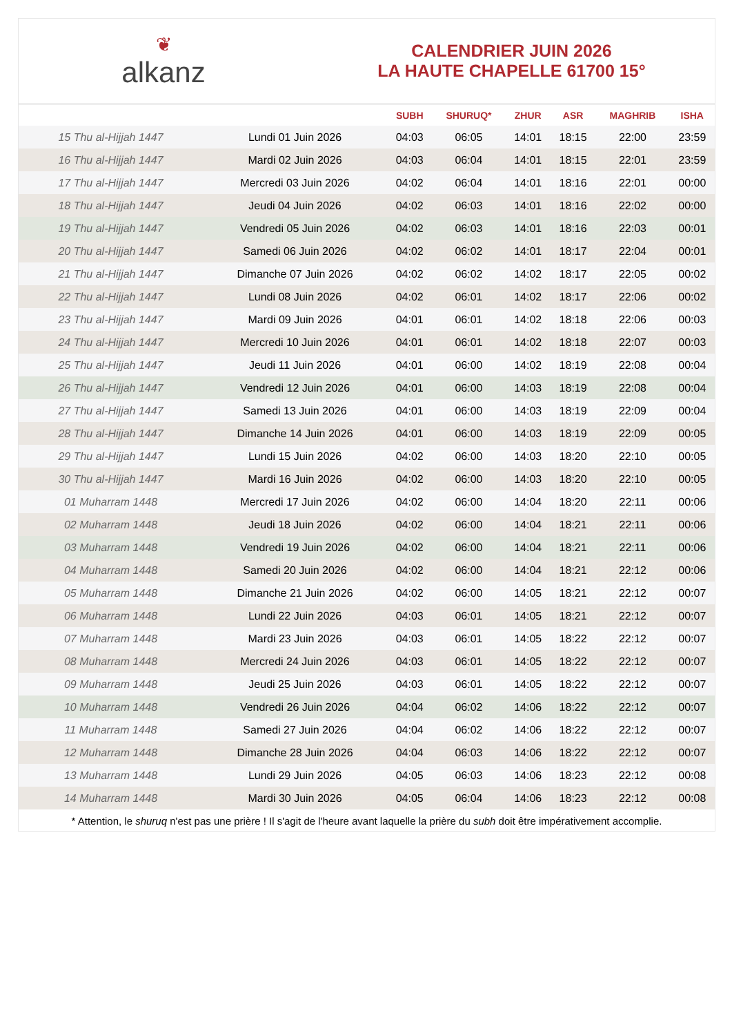❦
alkanz
CALENDRIER JUIN 2026
LA HAUTE CHAPELLE 61700 15°
| | | SUBH | SHURUQ* | ZHUR | ASR | MAGHRIB | ISHA |
| --- | --- | --- | --- | --- | --- | --- | --- |
| 15 Thu al-Hijjah 1447 | Lundi 01 Juin 2026 | 04:03 | 06:05 | 14:01 | 18:15 | 22:00 | 23:59 |
| 16 Thu al-Hijjah 1447 | Mardi 02 Juin 2026 | 04:03 | 06:04 | 14:01 | 18:15 | 22:01 | 23:59 |
| 17 Thu al-Hijjah 1447 | Mercredi 03 Juin 2026 | 04:02 | 06:04 | 14:01 | 18:16 | 22:01 | 00:00 |
| 18 Thu al-Hijjah 1447 | Jeudi 04 Juin 2026 | 04:02 | 06:03 | 14:01 | 18:16 | 22:02 | 00:00 |
| 19 Thu al-Hijjah 1447 | Vendredi 05 Juin 2026 | 04:02 | 06:03 | 14:01 | 18:16 | 22:03 | 00:01 |
| 20 Thu al-Hijjah 1447 | Samedi 06 Juin 2026 | 04:02 | 06:02 | 14:01 | 18:17 | 22:04 | 00:01 |
| 21 Thu al-Hijjah 1447 | Dimanche 07 Juin 2026 | 04:02 | 06:02 | 14:02 | 18:17 | 22:05 | 00:02 |
| 22 Thu al-Hijjah 1447 | Lundi 08 Juin 2026 | 04:02 | 06:01 | 14:02 | 18:17 | 22:06 | 00:02 |
| 23 Thu al-Hijjah 1447 | Mardi 09 Juin 2026 | 04:01 | 06:01 | 14:02 | 18:18 | 22:06 | 00:03 |
| 24 Thu al-Hijjah 1447 | Mercredi 10 Juin 2026 | 04:01 | 06:01 | 14:02 | 18:18 | 22:07 | 00:03 |
| 25 Thu al-Hijjah 1447 | Jeudi 11 Juin 2026 | 04:01 | 06:00 | 14:02 | 18:19 | 22:08 | 00:04 |
| 26 Thu al-Hijjah 1447 | Vendredi 12 Juin 2026 | 04:01 | 06:00 | 14:03 | 18:19 | 22:08 | 00:04 |
| 27 Thu al-Hijjah 1447 | Samedi 13 Juin 2026 | 04:01 | 06:00 | 14:03 | 18:19 | 22:09 | 00:04 |
| 28 Thu al-Hijjah 1447 | Dimanche 14 Juin 2026 | 04:01 | 06:00 | 14:03 | 18:19 | 22:09 | 00:05 |
| 29 Thu al-Hijjah 1447 | Lundi 15 Juin 2026 | 04:02 | 06:00 | 14:03 | 18:20 | 22:10 | 00:05 |
| 30 Thu al-Hijjah 1447 | Mardi 16 Juin 2026 | 04:02 | 06:00 | 14:03 | 18:20 | 22:10 | 00:05 |
| 01 Muharram 1448 | Mercredi 17 Juin 2026 | 04:02 | 06:00 | 14:04 | 18:20 | 22:11 | 00:06 |
| 02 Muharram 1448 | Jeudi 18 Juin 2026 | 04:02 | 06:00 | 14:04 | 18:21 | 22:11 | 00:06 |
| 03 Muharram 1448 | Vendredi 19 Juin 2026 | 04:02 | 06:00 | 14:04 | 18:21 | 22:11 | 00:06 |
| 04 Muharram 1448 | Samedi 20 Juin 2026 | 04:02 | 06:00 | 14:04 | 18:21 | 22:12 | 00:06 |
| 05 Muharram 1448 | Dimanche 21 Juin 2026 | 04:02 | 06:00 | 14:05 | 18:21 | 22:12 | 00:07 |
| 06 Muharram 1448 | Lundi 22 Juin 2026 | 04:03 | 06:01 | 14:05 | 18:21 | 22:12 | 00:07 |
| 07 Muharram 1448 | Mardi 23 Juin 2026 | 04:03 | 06:01 | 14:05 | 18:22 | 22:12 | 00:07 |
| 08 Muharram 1448 | Mercredi 24 Juin 2026 | 04:03 | 06:01 | 14:05 | 18:22 | 22:12 | 00:07 |
| 09 Muharram 1448 | Jeudi 25 Juin 2026 | 04:03 | 06:01 | 14:05 | 18:22 | 22:12 | 00:07 |
| 10 Muharram 1448 | Vendredi 26 Juin 2026 | 04:04 | 06:02 | 14:06 | 18:22 | 22:12 | 00:07 |
| 11 Muharram 1448 | Samedi 27 Juin 2026 | 04:04 | 06:02 | 14:06 | 18:22 | 22:12 | 00:07 |
| 12 Muharram 1448 | Dimanche 28 Juin 2026 | 04:04 | 06:03 | 14:06 | 18:22 | 22:12 | 00:07 |
| 13 Muharram 1448 | Lundi 29 Juin 2026 | 04:05 | 06:03 | 14:06 | 18:23 | 22:12 | 00:08 |
| 14 Muharram 1448 | Mardi 30 Juin 2026 | 04:05 | 06:04 | 14:06 | 18:23 | 22:12 | 00:08 |
* Attention, le shuruq n'est pas une prière ! Il s'agit de l'heure avant laquelle la prière du subh doit être impérativement accomplie.